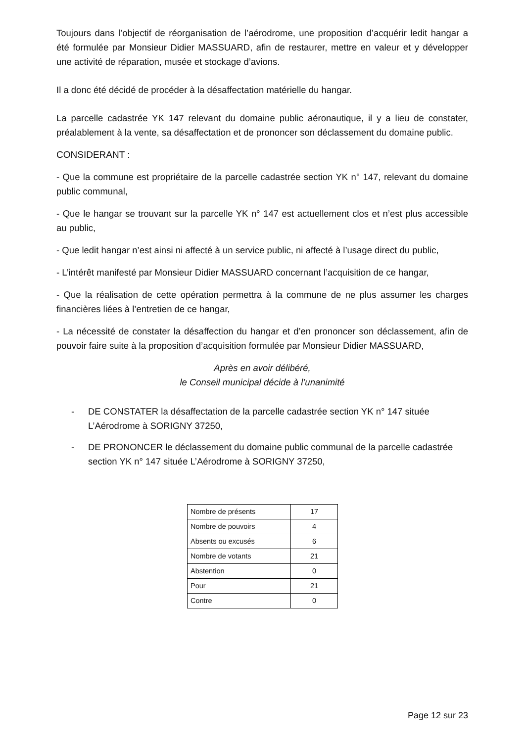Toujours dans l’objectif de réorganisation de l’aérodrome, une proposition d’acquérir ledit hangar a été formulée par Monsieur Didier MASSUARD, afin de restaurer, mettre en valeur et y développer une activité de réparation, musée et stockage d’avions.
Il a donc été décidé de procéder à la désaffectation matérielle du hangar.
La parcelle cadastrée YK 147 relevant du domaine public aéronautique, il y a lieu de constater, préalablement à la vente, sa désaffectation et de prononcer son déclassement du domaine public.
CONSIDERANT :
- Que la commune est propriétaire de la parcelle cadastrée section YK n° 147, relevant du domaine public communal,
- Que le hangar se trouvant sur la parcelle YK n° 147 est actuellement clos et n’est plus accessible au public,
- Que ledit hangar n’est ainsi ni affecté à un service public, ni affecté à l’usage direct du public,
- L’intérêt manifesté par Monsieur Didier MASSUARD concernant l’acquisition de ce hangar,
- Que la réalisation de cette opération permettra à la commune de ne plus assumer les charges financières liées à l’entretien de ce hangar,
- La nécessité de constater la désaffection du hangar et d’en prononcer son déclassement, afin de pouvoir faire suite à la proposition d’acquisition formulée par Monsieur Didier MASSUARD,
Après en avoir délibéré,
le Conseil municipal décide à l’unanimité
- DE CONSTATER la désaffectation de la parcelle cadastrée section YK n° 147 située L’Aérodrome à SORIGNY 37250,
- DE PRONONCER le déclassement du domaine public communal de la parcelle cadastrée section YK n° 147 située L’Aérodrome à SORIGNY 37250,
| Nombre de présents | 17 |
| Nombre de pouvoirs | 4 |
| Absents ou excusés | 6 |
| Nombre de votants | 21 |
| Abstention | 0 |
| Pour | 21 |
| Contre | 0 |
Page 12 sur 23